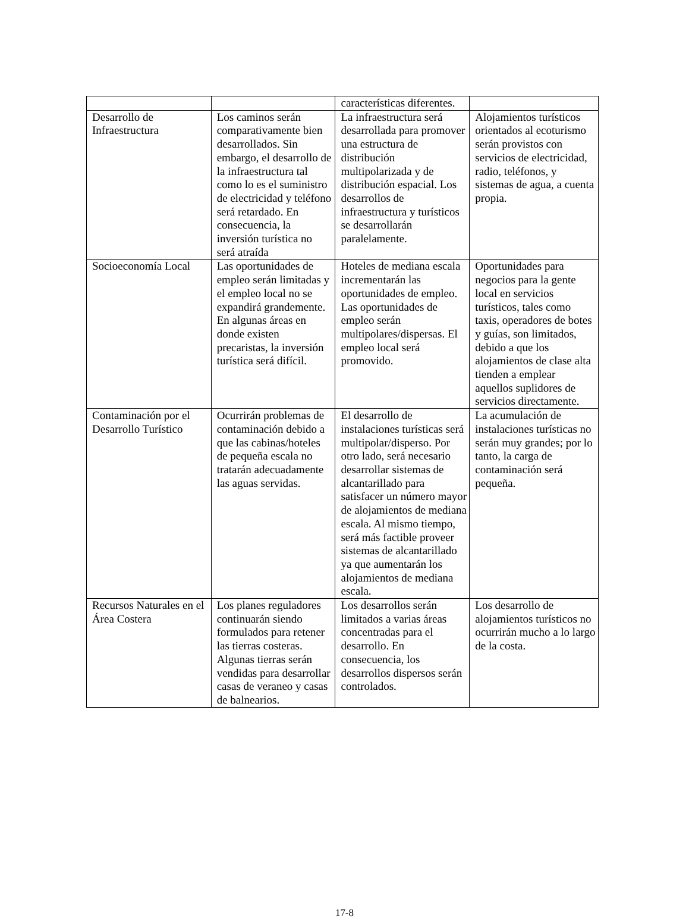| | | características diferentes. | |
| Desarrollo de Infraestructura | Los caminos serán comparativamente bien desarrollados. Sin embargo, el desarrollo de la infraestructura tal como lo es el suministro de electricidad y teléfono será retardado. En consecuencia, la inversión turística no será atraída | La infraestructura será desarrollada para promover una estructura de distribución multipolarizada y de distribución espacial. Los desarrollos de infraestructura y turísticos se desarrollarán paralelamente. | Alojamientos turísticos orientados al ecoturismo serán provistos con servicios de electricidad, radio, teléfonos, y sistemas de agua, a cuenta propia. |
| Socioeconomía Local | Las oportunidades de empleo serán limitadas y el empleo local no se expandirá grandemente. En algunas áreas en donde existen precaristas, la inversión turística será difícil. | Hoteles de mediana escala incrementarán las oportunidades de empleo. Las oportunidades de empleo serán multipolares/dispersas. El empleo local será promovido. | Oportunidades para negocios para la gente local en servicios turísticos, tales como taxis, operadores de botes y guías, son limitados, debido a que los alojamientos de clase alta tienden a emplear aquellos suplidores de servicios directamente. |
| Contaminación por el Desarrollo Turístico | Ocurrirán problemas de contaminación debido a que las cabinas/hoteles de pequeña escala no tratarán adecuadamente las aguas servidas. | El desarrollo de instalaciones turísticas será multipolar/disperso. Por otro lado, será necesario desarrollar sistemas de alcantarillado para satisfacer un número mayor de alojamientos de mediana escala. Al mismo tiempo, será más factible proveer sistemas de alcantarillado ya que aumentarán los alojamientos de mediana escala. | La acumulación de instalaciones turísticas no serán muy grandes; por lo tanto, la carga de contaminación será pequeña. |
| Recursos Naturales en el Área Costera | Los planes reguladores continuarán siendo formulados para retener las tierras costeras. Algunas tierras serán vendidas para desarrollar casas de veraneo y casas de balnearios. | Los desarrollos serán limitados a varias áreas concentradas para el desarrollo. En consecuencia, los desarrollos dispersos serán controlados. | Los desarrollo de alojamientos turísticos no ocurrirán mucho a lo largo de la costa. |
17-8